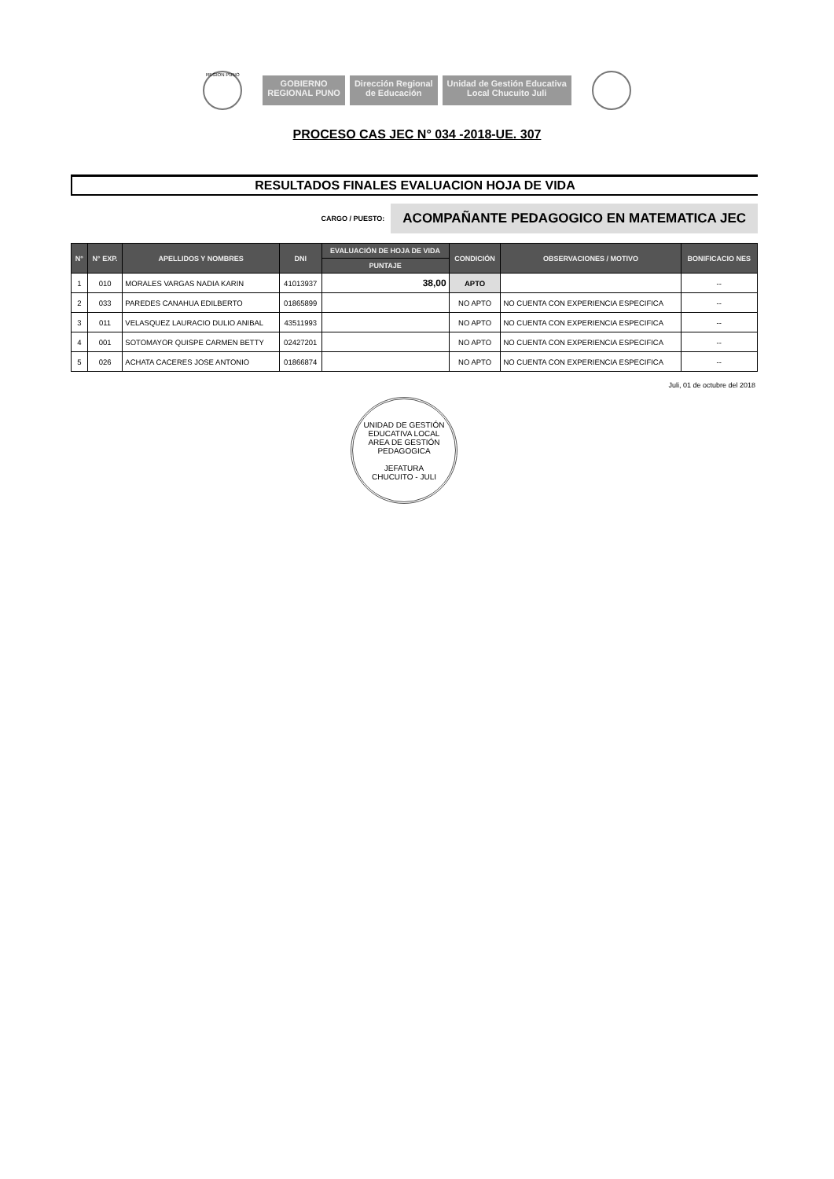REGION PUNO
GOBIERNO
REGIONAL PUNO
Dirección Regional
de Educación
Unidad de Gestión Educativa
Local Chucuito Juli
PROCESO CAS JEC N° 034 -2018-UE. 307
RESULTADOS FINALES EVALUACION HOJA DE VIDA
CARGO / PUESTO:
ACOMPAÑANTE PEDAGOGICO EN MATEMATICA JEC
| N° | N° EXP. | APELLIDOS Y NOMBRES | DNI | EVALUACIÓN DE HOJA DE VIDA | CONDICIÓN | OBSERVACIONES / MOTIVO | BONIFICACIO NES |
| --- | --- | --- | --- | --- | --- | --- | --- |
| | | | | PUNTAJE | | | |
| 1 | 010 | MORALES VARGAS NADIA KARIN | 41013937 | 38,00 | APTO | | -- |
| 2 | 033 | PAREDES CANAHUA EDILBERTO | 01865899 | | NO APTO | NO CUENTA CON EXPERIENCIA ESPECIFICA | -- |
| 3 | 011 | VELASQUEZ LAURACIO DULIO ANIBAL | 43511993 | | NO APTO | NO CUENTA CON EXPERIENCIA ESPECIFICA | -- |
| 4 | 001 | SOTOMAYOR QUISPE CARMEN BETTY | 02427201 | | NO APTO | NO CUENTA CON EXPERIENCIA ESPECIFICA | -- |
| 5 | 026 | ACHATA CACERES JOSE ANTONIO | 01866874 | | NO APTO | NO CUENTA CON EXPERIENCIA ESPECIFICA | -- |
Juli, 01 de octubre del 2018
UNIDAD DE GESTIÓN EDUCATIVA LOCAL
AREA DE GESTIÓN PEDAGOGICA
JEFATURA
CHUCUITO - JULI